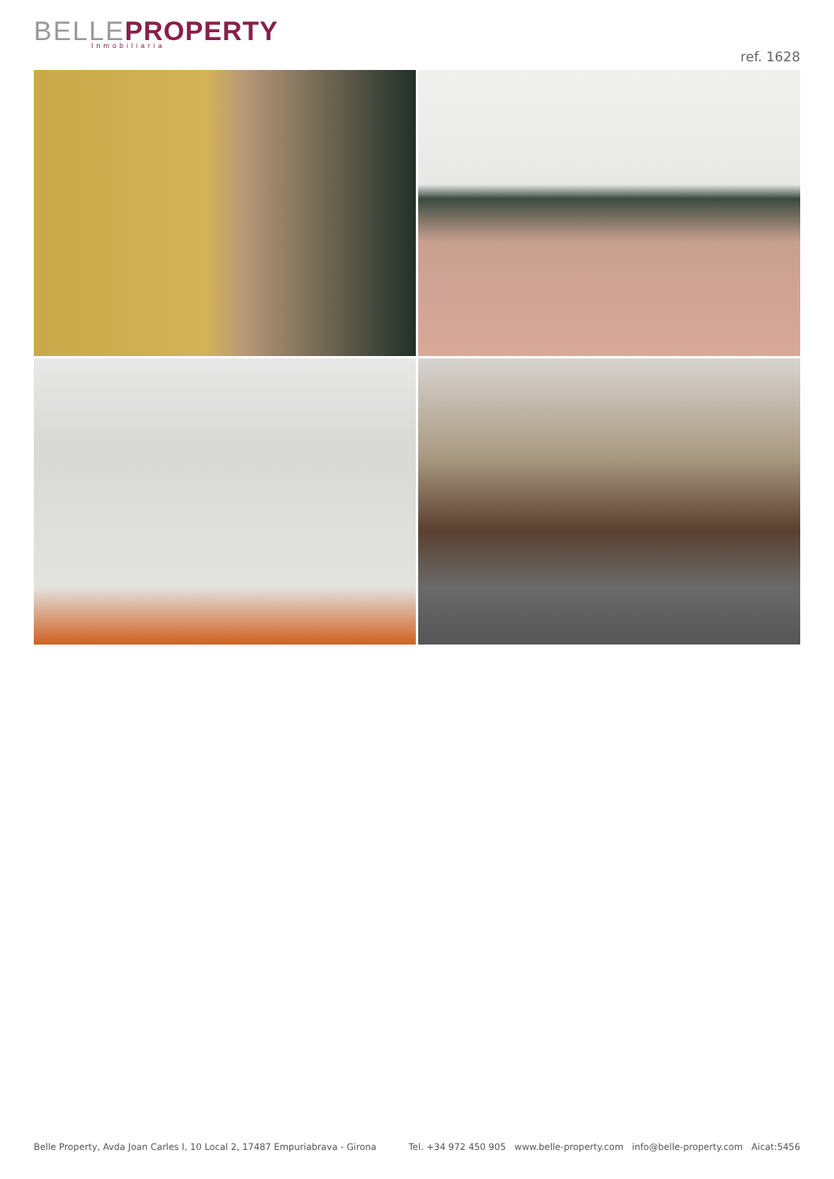BELLE PROPERTY
Inmobiliaria
ref. 1628
Belle Property, Avda Joan Carles I, 10 Local 2, 17487 Empuriabrava - Girona Tel. +34 972 450 905 www.belle-property.com info@belle-property.com Aicat:5456